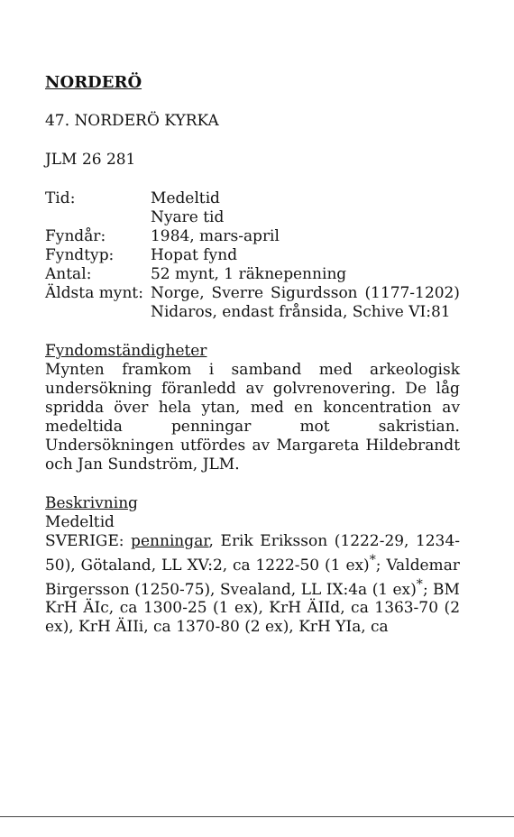NORDERÖ
47. NORDERÖ KYRKA
JLM 26 281
Tid: Medeltid
Nyare tid
Fyndår: 1984, mars-april
Fyndtyp: Hopat fynd
Antal: 52 mynt, 1 räknepenning
Äldsta mynt:
Norge, Sverre Sigurdsson (1177-1202) Nidaros, endast frånsida, Schive VI:81
Fyndomständigheter
Mynten framkom i samband med arkeologisk undersökning föranledd av golvrenovering. De låg spridda över hela ytan, med en koncentration av medeltida penningar mot sakristian. Undersökningen utfördes av Margareta Hildebrandt och Jan Sundström, JLM.
Beskrivning
Medeltid
SVERIGE: penningar, Erik Eriksson (1222-29, 1234-50), Götaland, LL XV:2, ca 1222-50 (1 ex)<sup>*</sup>; Valdemar Birgersson (1250-75), Svealand, LL IX:4a (1 ex)<sup>*</sup>; BM KrH ÄIc, ca 1300-25 (1 ex), KrH ÄIId, ca 1363-70 (2 ex), KrH ÄIIi, ca 1370-80 (2 ex), KrH YIa, ca